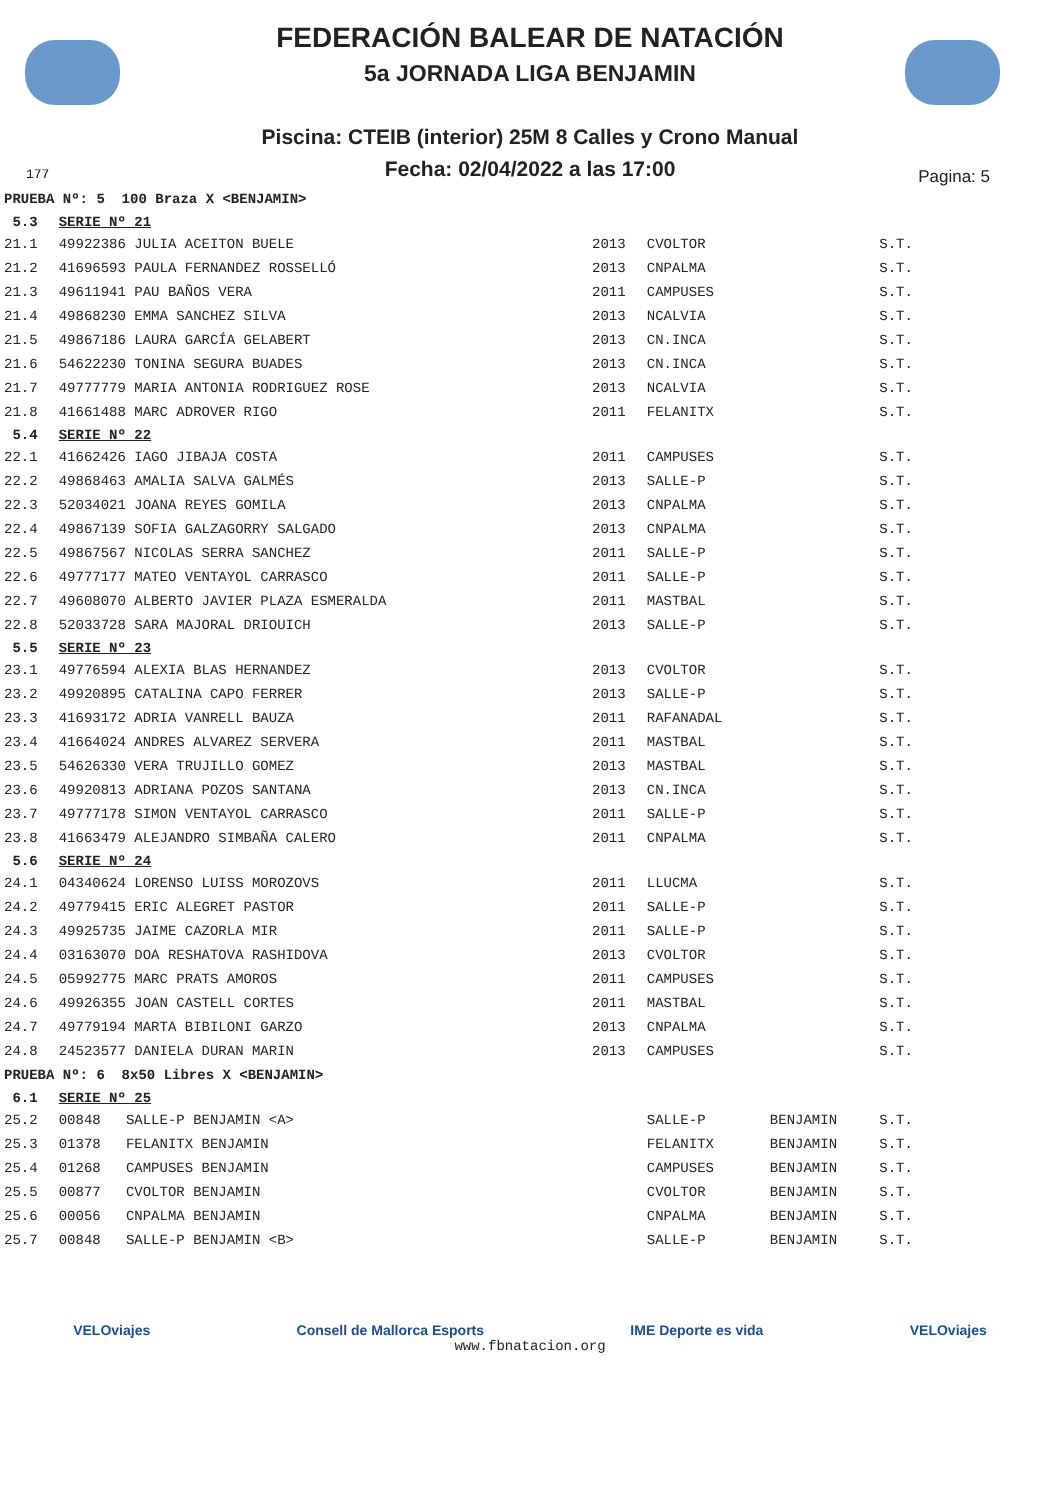FEDERACIÓN BALEAR DE NATACIÓN
5a JORNADA LIGA BENJAMIN
Piscina: CTEIB (interior) 25M 8 Calles y Crono Manual
Fecha: 02/04/2022 a las 17:00
177 Pagina: 5
| PRUEBA Nº: 5 100 Braza X <BENJAMIN> | | | | | |
| 5.3 | SERIE Nº 21 | | | | |
| 21.1 | 49922386 JULIA ACEITON BUELE | 2013 | CVOLTOR | | S.T. |
| 21.2 | 41696593 PAULA FERNANDEZ ROSSELLÓ | 2013 | CNPALMA | | S.T. |
| 21.3 | 49611941 PAU BAÑOS VERA | 2011 | CAMPUSES | | S.T. |
| 21.4 | 49868230 EMMA SANCHEZ SILVA | 2013 | NCALVIA | | S.T. |
| 21.5 | 49867186 LAURA GARCÍA GELABERT | 2013 | CN.INCA | | S.T. |
| 21.6 | 54622230 TONINA SEGURA BUADES | 2013 | CN.INCA | | S.T. |
| 21.7 | 49777779 MARIA ANTONIA RODRIGUEZ ROSE | 2013 | NCALVIA | | S.T. |
| 21.8 | 41661488 MARC ADROVER RIGO | 2011 | FELANITX | | S.T. |
| 5.4 | SERIE Nº 22 | | | | |
| 22.1 | 41662426 IAGO JIBAJA COSTA | 2011 | CAMPUSES | | S.T. |
| 22.2 | 49868463 AMALIA SALVA GALMÉS | 2013 | SALLE-P | | S.T. |
| 22.3 | 52034021 JOANA REYES GOMILA | 2013 | CNPALMA | | S.T. |
| 22.4 | 49867139 SOFIA GALZAGORRY SALGADO | 2013 | CNPALMA | | S.T. |
| 22.5 | 49867567 NICOLAS SERRA SANCHEZ | 2011 | SALLE-P | | S.T. |
| 22.6 | 49777177 MATEO VENTAYOL CARRASCO | 2011 | SALLE-P | | S.T. |
| 22.7 | 49608070 ALBERTO JAVIER PLAZA ESMERALDA | 2011 | MASTBAL | | S.T. |
| 22.8 | 52033728 SARA MAJORAL DRIOUICH | 2013 | SALLE-P | | S.T. |
| 5.5 | SERIE Nº 23 | | | | |
| 23.1 | 49776594 ALEXIA BLAS HERNANDEZ | 2013 | CVOLTOR | | S.T. |
| 23.2 | 49920895 CATALINA CAPO FERRER | 2013 | SALLE-P | | S.T. |
| 23.3 | 41693172 ADRIA VANRELL BAUZA | 2011 | RAFANADAL | | S.T. |
| 23.4 | 41664024 ANDRES ALVAREZ SERVERA | 2011 | MASTBAL | | S.T. |
| 23.5 | 54626330 VERA TRUJILLO GOMEZ | 2013 | MASTBAL | | S.T. |
| 23.6 | 49920813 ADRIANA POZOS SANTANA | 2013 | CN.INCA | | S.T. |
| 23.7 | 49777178 SIMON VENTAYOL CARRASCO | 2011 | SALLE-P | | S.T. |
| 23.8 | 41663479 ALEJANDRO SIMBAÑA CALERO | 2011 | CNPALMA | | S.T. |
| 5.6 | SERIE Nº 24 | | | | |
| 24.1 | 04340624 LORENSO LUISS MOROZOVS | 2011 | LLUCMA | | S.T. |
| 24.2 | 49779415 ERIC ALEGRET PASTOR | 2011 | SALLE-P | | S.T. |
| 24.3 | 49925735 JAIME CAZORLA MIR | 2011 | SALLE-P | | S.T. |
| 24.4 | 03163070 DOA RESHATOVA RASHIDOVA | 2013 | CVOLTOR | | S.T. |
| 24.5 | 05992775 MARC PRATS AMOROS | 2011 | CAMPUSES | | S.T. |
| 24.6 | 49926355 JOAN CASTELL CORTES | 2011 | MASTBAL | | S.T. |
| 24.7 | 49779194 MARTA BIBILONI GARZO | 2013 | CNPALMA | | S.T. |
| 24.8 | 24523577 DANIELA DURAN MARIN | 2013 | CAMPUSES | | S.T. |
| PRUEBA Nº: 6 8x50 Libres X <BENJAMIN> | | | | | |
| 6.1 | SERIE Nº 25 | | | | |
| 25.2 | 00848 SALLE-P BENJAMIN <A> | | SALLE-P | BENJAMIN | S.T. |
| 25.3 | 01378 FELANITX BENJAMIN | | FELANITX | BENJAMIN | S.T. |
| 25.4 | 01268 CAMPUSES BENJAMIN | | CAMPUSES | BENJAMIN | S.T. |
| 25.5 | 00877 CVOLTOR BENJAMIN | | CVOLTOR | BENJAMIN | S.T. |
| 25.6 | 00056 CNPALMA BENJAMIN | | CNPALMA | BENJAMIN | S.T. |
| 25.7 | 00848 SALLE-P BENJAMIN <B> | | SALLE-P | BENJAMIN | S.T. |
VELOviajes Consell de Mallorca Esports IME Deporte es vida VELOviajes
www.fbnatacion.org